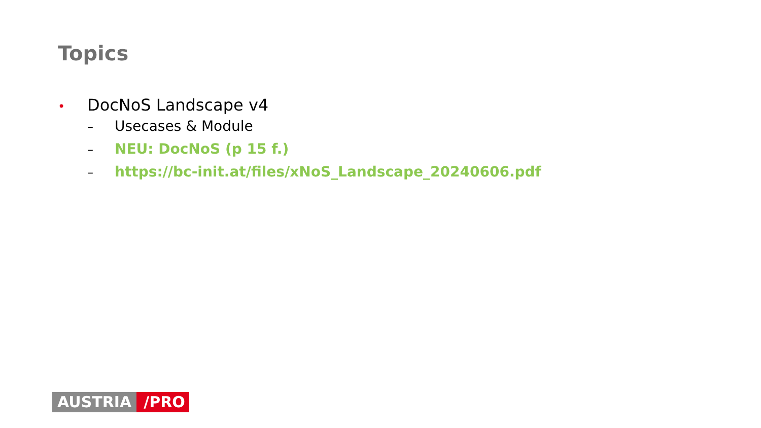Topics
• DocNoS Landscape v4
– Usecases & Module
– NEU: DocNoS (p 15 f.)
– https://bc-init.at/files/xNoS_Landscape_20240606.pdf
AUSTRIA /PRO